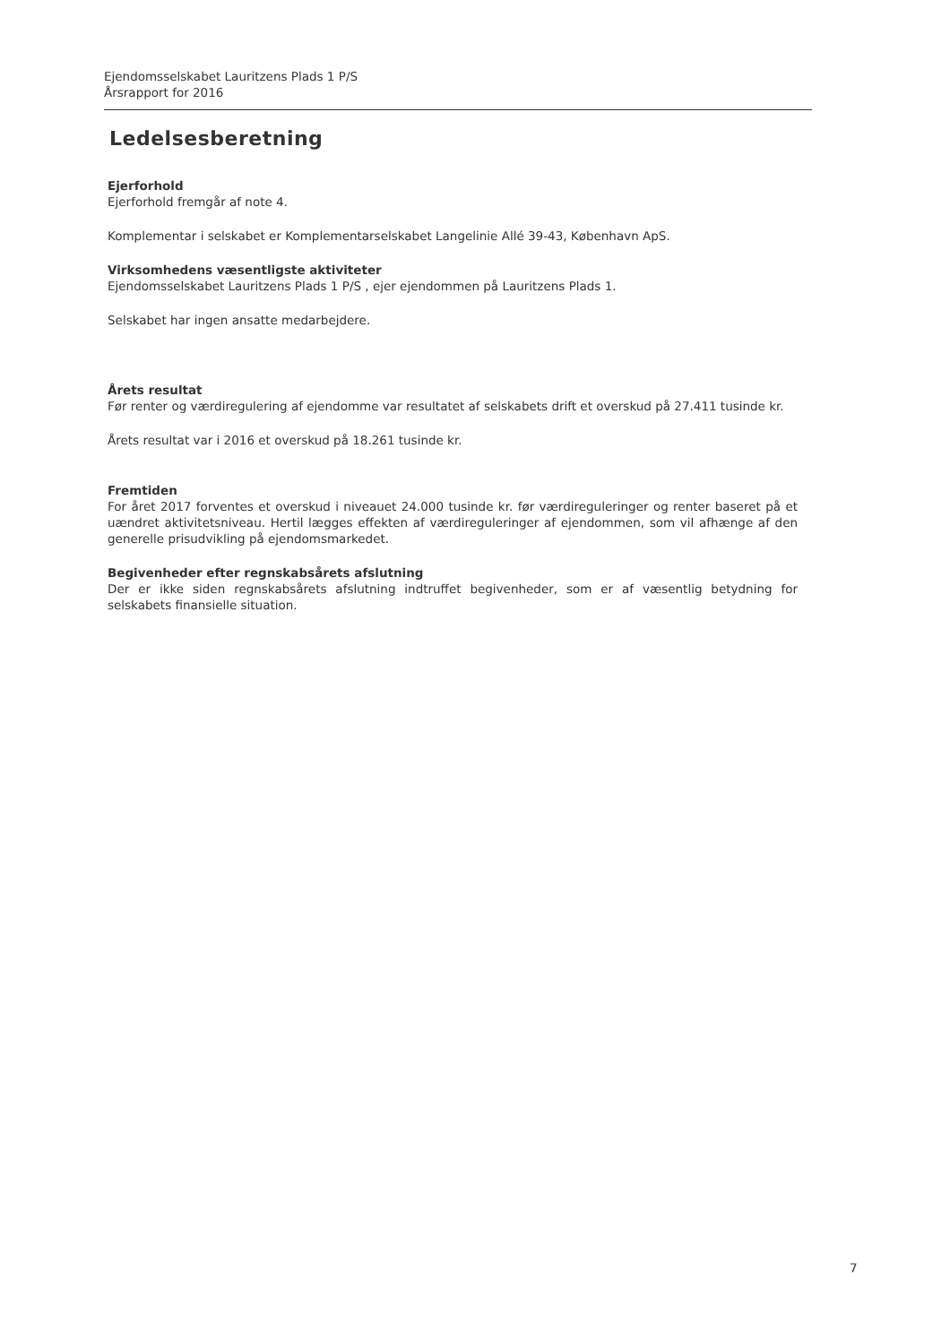Ejendomsselskabet Lauritzens Plads 1 P/S
Årsrapport for 2016
Ledelsesberetning
Ejerforhold
Ejerforhold fremgår af note 4.
Komplementar i selskabet er Komplementarselskabet Langelinie Allé 39-43, København ApS.
Virksomhedens væsentligste aktiviteter
Ejendomsselskabet Lauritzens Plads 1 P/S , ejer ejendommen på Lauritzens Plads 1.
Selskabet har ingen ansatte medarbejdere.
Årets resultat
Før renter og værdiregulering af ejendomme var resultatet af selskabets drift et overskud på 27.411 tusinde kr.
Årets resultat var i 2016 et overskud på 18.261 tusinde kr.
Fremtiden
For året 2017 forventes et overskud i niveauet 24.000 tusinde kr. før værdireguleringer og renter baseret på et uændret aktivitetsniveau. Hertil lægges effekten af værdireguleringer af ejendommen, som vil afhænge af den generelle prisudvikling på ejendomsmarkedet.
Begivenheder efter regnskabsårets afslutning
Der er ikke siden regnskabsårets afslutning indtruffet begivenheder, som er af væsentlig betydning for selskabets finansielle situation.
7